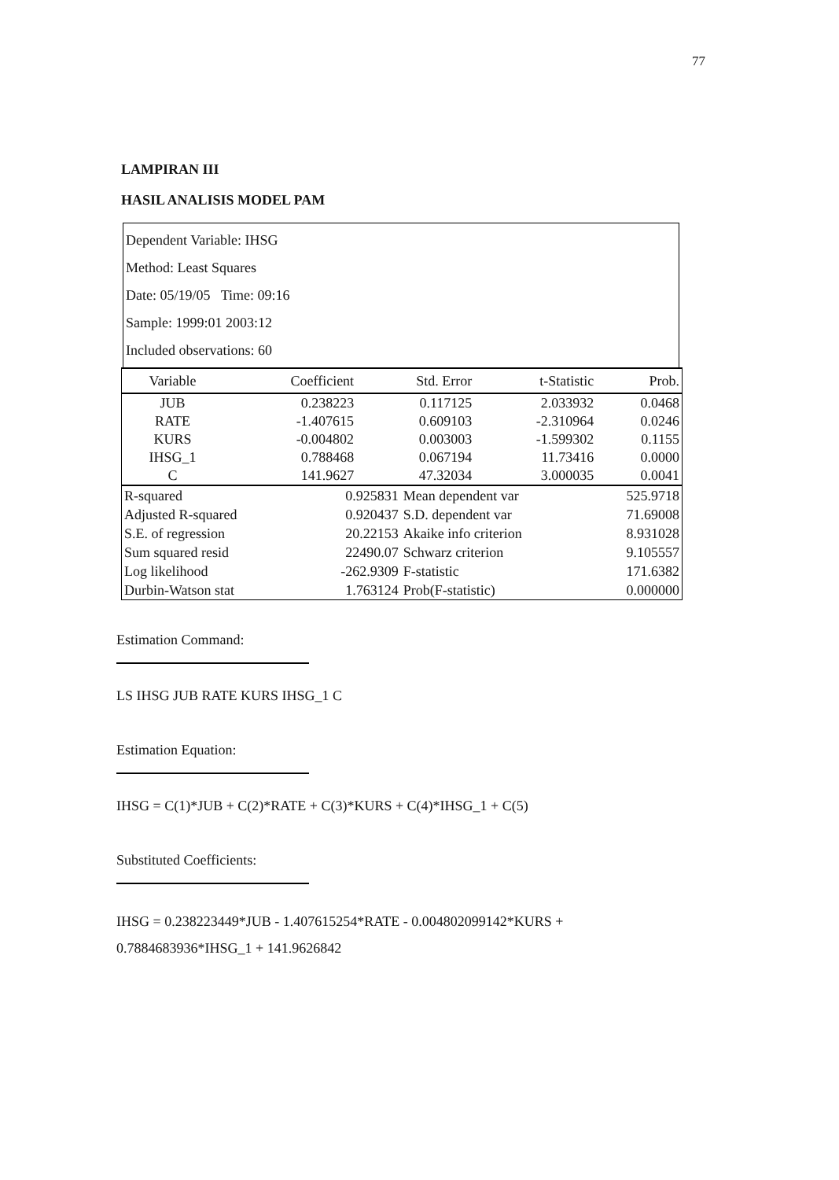77
LAMPIRAN III
HASIL ANALISIS MODEL PAM
Dependent Variable: IHSG
Method: Least Squares
Date: 05/19/05 Time: 09:16
Sample: 1999:01 2003:12
Included observations: 60
| Variable | Coefficient | Std. Error | t-Statistic | Prob. |
| --- | --- | --- | --- | --- |
| JUB | 0.238223 | 0.117125 | 2.033932 | 0.0468 |
| RATE | -1.407615 | 0.609103 | -2.310964 | 0.0246 |
| KURS | -0.004802 | 0.003003 | -1.599302 | 0.1155 |
| IHSG_1 | 0.788468 | 0.067194 | 11.73416 | 0.0000 |
| C | 141.9627 | 47.32034 | 3.000035 | 0.0041 |
| R-squared | 0.925831 | Mean dependent var | 525.9718 |
| Adjusted R-squared | 0.920437 | S.D. dependent var | 71.69008 |
| S.E. of regression | 20.22153 | Akaike info criterion | 8.931028 |
| Sum squared resid | 22490.07 | Schwarz criterion | 9.105557 |
| Log likelihood | -262.9309 | F-statistic | 171.6382 |
| Durbin-Watson stat | 1.763124 | Prob(F-statistic) | 0.000000 |
Estimation Command:
LS IHSG JUB RATE KURS IHSG_1 C
Estimation Equation:
IHSG = C(1)*JUB + C(2)*RATE + C(3)*KURS + C(4)*IHSG_1 + C(5)
Substituted Coefficients:
IHSG = 0.238223449*JUB - 1.407615254*RATE - 0.004802099142*KURS + 0.7884683936*IHSG_1 + 141.9626842